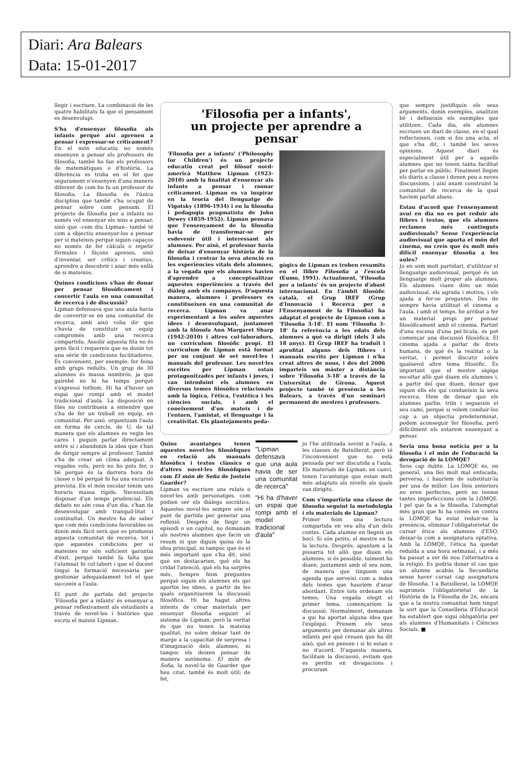Diari: Ara Balears
Data: 15-01-2017
llegir i escriure. La combinació de les quatre habilitats fa que el pensament es desenvolupi.
S'ha d'ensenyar filosofia als infants perquè així aprenen a pensar i expressar-se críticament?
En el món educatiu no només ensenyen a pensar els professors de filosofia, també ho fan els professors de matemàtiques o d'història. La diferència es troba en el fet que segurament n'ensenyen d'una manera diferent de com ho fa un professor de filosofia. La filosofia és l'única disciplina que també s'ha ocupat de pensar sobre com pensam. El projecte de filosofia per a infants no només vol ensenyar els nins a pensar, sinó que –com diu Lipman– també té com a objectiu ensenyar-los a pensar per si mateixos perquè siguin capaços no només de fer càlculs o repetir fórmules i lliçons apreses, sinó d'inventar, ser crítics i creatius, aprendre a descobrir i anar més enllà de si mateixos.
Quines condicions s'han de donar per pensar filosòficament i convertir l'aula en una comunitat de recerca i de discussió?
Lipman defensava que una aula havia de convertir-se en una comunitat de recerca, amb això volia dir que s'havia de constituir un equip compromès amb una recerca compartida. Assolir aquesta fita no és gens fàcil i requereix que es donin tot una sèrie de condicions facilitadores. És convenient, per exemple, fer feina amb grups reduïts. Un grup de 30 alumnes és massa nombrós, ja que gairebé no hi ha temps perquè s'expressi tothom. Hi ha d'haver un espai que rompi amb el model tradicional d'aula. La disposició en files no contribueix a entendre que s'ha de fer un treball en equip, en comunitat. Per això, organitzam l'aula en forma de cercle, de U, de tal manera que els alumnes es vegin les cares i puguin parlar directament entre si i abandonin la idea que s'han de dirigir sempre al professor. També s'ha de crear un clima adequat. A vegades vols, però no ho pots fer, o bé perquè és la darrera hora de classe o bé perquè hi ha una excursió prevista. En el món escolar tenim uns horaris massa rígids. Necessitam disposar d'un temps prudencial. Els debats no són cosa d'un dia, s'han de desenvolupar amb tranquil·litat i continuïtat. Un mestre ha de saber que com més condicions favorables es donin més fàcil serà que es produeixi aquesta comunitat de recerca, tot i que aquestes condicions per si mateixes no són suficient garantia d'èxit, perquè també fa falta que l'alumnat hi col·labori i que el docent tingui la formació necessària per gestionar adequadament tot el que succeeix a l'aula.
El punt de partida del projecte 'Filosofia per a infants' és ensenyar a pensar reflexivament als estudiants a través de novel·les i històries que escriu el mateix Lipman.
'Filosofia per a infants',
un projecte per aprendre a pensar
'Filosofia per a infants' ('Philosophy for Children') és un projecte educatiu creat pel filòsof nord-americà Matthew Lipman (1923-2010) amb la finalitat d'ensenyar als infants a pensar i raonar críticament. Lipman es va inspirar en la teoria del llenguatge de Vigotsky (1896-1934) i en la filosofia i pedagogia pragmatista de John Dewey (1859-1952). Lipman pensava que l'ensenyament de la filosofia havia de transformar-se per esdevenir útil i interessant als alumnes. Per això, el professor havia de deixar d'ensenyar història de la filosofia i centrar la seva atenció en les experiències vitals dels alumnes, a la vegada que els alumnes havien d'aprendre a conceptualitzar aquestes experiències a través del diàleg amb els companys. D'aquesta manera, alumnes i professors es constitueixen en una comunitat de recerca. Lipman va anar experimentant a les aules aquestes idees i desenvolupant, juntament amb la filòsofa Ann Margaret Sharp (1942-2010) i altres col·laboradors, un currículum filosòfic propi. El currículum de Lipman està format per un conjunt de set novel·les i manuals del professor. Les novel·les escrites per Lipman estan protagonitzades per infants i joves, i van introduint els alumnes en diversos temes filosòfics relacionats amb la lògica, l'ètica, l'estètica i les ciències socials, i amb el coneixement d'un mateix i de l'entorn, l'amistat, el llenguatge i la creativitat. Els plantejaments peda-
gògics de Lipman es troben resumits en el llibre Filosofia a l'escola (Eumo, 1991). Actualment, 'Filosofia per a infants' és un projecte d'abast internacional. En l'àmbit filosòfic català, el Grup IREF (Grup d'Innovació i Recerca per a l'Ensenyament de la Filosofia) ha adaptat el projecte de Lipman com a 'Filosofia 3-18'. El nom 'Filosofia 3-18' fa referència a les edats dels alumnes a què va dirigit (dels 3 als 18 anys). El Grup IREF ha traduït i aprofitat alguns dels llibres i manuals escrits per Lipman i n'ha creat altres de nous, i des del 2006 imparteix un màster a distància sobre 'Filosofia 3-18' a través de la Universitat de Girona. Aquest projecte també té presència a les Balears, a través d'un seminari permanent de mestres i professors.
Quins avantatges tenen aquestes novel·les filosòfiques en relació als manuals filosòfics i textos clàssics o d'altres novel·les filosòfiques com El món de Sofia de Jostein Gaarder?
Lipman va escriure uns relats o novel·les amb personatges, com podien ser els diàlegs socràtics. Aquestes novel·les sempre són el punt de partida per generar una reflexió. Després de llegir un episodi o un capítol, no demanam als nostres alumnes que facin un resum ni que diguin quina és la idea principal, ni tampoc que és el més important que s'ha dit, sinó què en destacarien, què els ha cridat l'atenció, què els ha sorprès més. Sempre feim preguntes perquè siguin els alumnes els qui aportin les idees, a partir de les quals organitzarem la discussió filosòfica. Hi ha hagut altres intents de crear materials per ensenyar filosofia seguint el sistema de Lipman, però la veritat és que no tenen la mateixa qualitat, no solen deixar tant de marge a la capacitat de sorpresa i d'imaginació dels alumnes, ni tampoc els deixen pensar de manera autònoma. El món de Sofia, la novel·la de Gaarder que heu citat, també és molt útil; de fet,
"Lipman defensava que una aula havia de ser una comunitat de recerca"
"Hi ha d'haver un espai que rompi amb el model tradicional d'aula"
jo l'he utilitzada sovint a l'aula, a les classes de Batxillerat, però té l'inconvenient que no està pensada per ser discutida a l'aula. Els materials de Lipman, en canvi, tenen l'avantatge que estan molt més adaptats als nivells als quals van dirigits.
Com s'impartiria una classe de filosofia seguint la metodologia i els materials de Lipman?
Primer feim una lectura compartida en veu alta d'un dels contes. Cada alumne en llegeix un bocí. Si són petits, el mestre en fa la lectura. Després, apuntam a la pissarra tot allò que diuen els alumnes, si és possible, talment ho diuen, juntament amb el seu nom, de manera que tinguem una agenda que serveixi com a índex dels temes que hauríem d'anar abordant. Entre tots ordenam els temes. Una vegada elegit el primer tema, començaríem la discussió. Normalment, demanam a qui ha aportat alguna idea que l'expliqui. Prenem els seus arguments per demanar als altres infants per què creuen que ha dit això, què en pensen i si hi estan o no d'acord. D'aquesta manera, facilitam la discussió, evitam que es perdin en divagacions i procuram
que sempre justifiquin els seus arguments, donin exemples, analitzin bé i defineixin els exemples que utilitzen. Cada dia, els alumnes escriuen un diari de classe, en el qual reflecteixen, com si fos una acta, el que s'ha dit, i també les seves opinions. Aquest diari és especialment útil per a aquells alumnes que no tenen tanta facilitat per parlar en públic. Finalment llegim els diaris a classe i donen peu a noves discussions, i així anam construint la comunitat de recerca de la qual havíem parlat abans.
Estau d'acord que l'ensenyament avui en dia no es pot reduir als llibres i textos, que els alumnes reclamen més continguts audiovisuals? Sense l'experiència audiovisual que aporta el món del cinema, no creis que és molt més difícil ensenyar filosofia a les aules?
Jo en som molt partidari, d'utilitzar el llenguatge audiovisual, perquè és un llenguatge molt proper als alumnes. Els alumnes viuen dins un món audiovisual, els agrada i motiva, i els ajuda a fer-se preguntes. Des de sempre havia utilitzat el cinema a l'aula, i amb el temps, he arribat a fer un material propi per pensar filosòficament amb el cinema. Partint d'una escena d'una pel·lícula, es pot començar una discussió filosòfica. El cinema ajuda a parlar de drets humans, de què és la realitat o la veritat, i permet discutir sobre qualsevol altre tema filosòfic. És important que el mestre sàpiga escoltar allò què diuen els alumnes i, a partir del que diuen, deixar que siguin ells els qui condueixin la seva recerca. Hem de deixar que els alumnes parlin, triïn i segueixin el seu camí, perquè si volem conduir-los cap a un objectiu predeterminat, podem aconseguir fer filosofia, però difícilment els estarem ensenyant a pensar.
Seria una bona notícia per a la filosofia i el món de l'educació la derogació de la LOMQE?
Sens cap dubte. La LOMQE és, en general, una llei molt mal enfocada, perversa, i hauríem de substituir-la per una de millor. Les lleis anteriors no eren perfectes, però no tenien tantes imperfeccions com la LOMQE. I pel que fa a la filosofia, l'atemptat més gran que hi ha comès en contra la LOMQE ha estat reduir-ne la presència, eliminar l'obligatorietat de cursar ètica als alumnes d'ESO, deixar-la com a assignatura optativa. Amb la LOMQE, l'ètica ha quedat reduïda a una hora setmanal, i a més ha passat a ser de nou l'alternativa a la religió. Es podria donar el cas que un alumne acabàs la Secundària sense haver cursat cap assignatura de filosofia. I a Batxillerat, la LOMQE suprimeix l'obligatorietat de la Història de la Filosofia de 2n, encara que a la nostra comunitat hem tingut la sort que la Conselleria d'Educació ha establert que sigui obligatòria per als alumnes d'Humanitats i Ciències Socials. ■